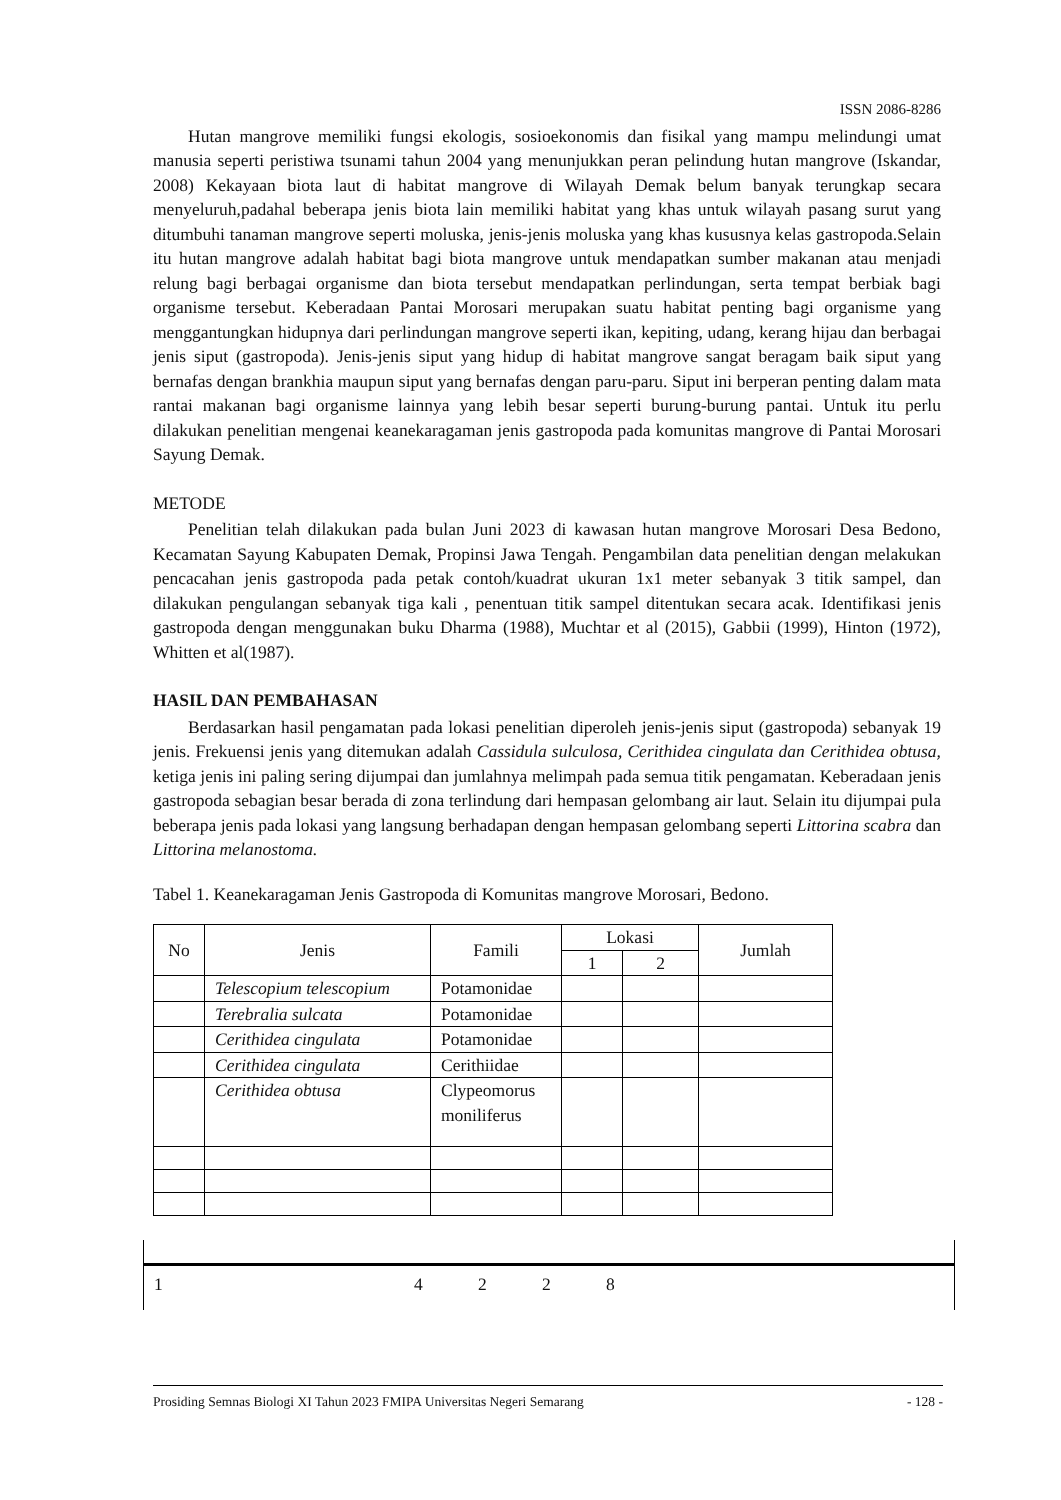ISSN 2086-8286
Hutan mangrove memiliki fungsi ekologis, sosioekonomis dan fisikal yang mampu melindungi umat manusia seperti peristiwa tsunami tahun 2004 yang menunjukkan peran pelindung hutan mangrove (Iskandar, 2008) Kekayaan biota laut di habitat mangrove di Wilayah Demak belum banyak terungkap secara menyeluruh,padahal beberapa jenis biota lain memiliki habitat yang khas untuk wilayah pasang surut yang ditumbuhi tanaman mangrove seperti moluska, jenis-jenis moluska yang khas kususnya kelas gastropoda.Selain itu hutan mangrove adalah habitat bagi biota mangrove untuk mendapatkan sumber makanan atau menjadi relung bagi berbagai organisme dan biota tersebut mendapatkan perlindungan, serta tempat berbiak bagi organisme tersebut. Keberadaan Pantai Morosari merupakan suatu habitat penting bagi organisme yang menggantungkan hidupnya dari perlindungan mangrove seperti ikan, kepiting, udang, kerang hijau dan berbagai jenis siput (gastropoda). Jenis-jenis siput yang hidup di habitat mangrove sangat beragam baik siput yang bernafas dengan brankhia maupun siput yang bernafas dengan paru-paru. Siput ini berperan penting dalam mata rantai makanan bagi organisme lainnya yang lebih besar seperti burung-burung pantai. Untuk itu perlu dilakukan penelitian mengenai keanekaragaman jenis gastropoda pada komunitas mangrove di Pantai Morosari Sayung Demak.
METODE
Penelitian telah dilakukan pada bulan Juni 2023 di kawasan hutan mangrove Morosari Desa Bedono, Kecamatan Sayung Kabupaten Demak, Propinsi Jawa Tengah. Pengambilan data penelitian dengan melakukan pencacahan jenis gastropoda pada petak contoh/kuadrat ukuran 1x1 meter sebanyak 3 titik sampel, dan dilakukan pengulangan sebanyak tiga kali , penentuan titik sampel ditentukan secara acak. Identifikasi jenis gastropoda dengan menggunakan buku Dharma (1988), Muchtar et al (2015), Gabbii (1999), Hinton (1972), Whitten et al(1987).
HASIL DAN PEMBAHASAN
Berdasarkan hasil pengamatan pada lokasi penelitian diperoleh jenis-jenis siput (gastropoda) sebanyak 19 jenis. Frekuensi jenis yang ditemukan adalah Cassidula sulculosa, Cerithidea cingulata dan Cerithidea obtusa, ketiga jenis ini paling sering dijumpai dan jumlahnya melimpah pada semua titik pengamatan. Keberadaan jenis gastropoda sebagian besar berada di zona terlindung dari hempasan gelombang air laut. Selain itu dijumpai pula beberapa jenis pada lokasi yang langsung berhadapan dengan hempasan gelombang seperti Littorina scabra dan Littorina melanostoma.
Tabel 1. Keanekaragaman Jenis Gastropoda di Komunitas mangrove Morosari, Bedono.
| No | Jenis | Famili | Lokasi | | Jumlah |
| --- | --- | --- | --- | --- | --- |
| | | | 1 | 2 | |
| | Telescopium telescopium | Potamonidae | | | |
| | Terebralia sulcata | Potamonidae | | | |
| | Cerithidea cingulata | Potamonidae | | | |
| | Cerithidea cingulata | Cerithiidae | | | |
| | Cerithidea obtusa | Clypeomorus moniliferus | | | |
1 4 2 2 8
Prosiding Semnas Biologi XI Tahun 2023 FMIPA Universitas Negeri Semarang - 128 -